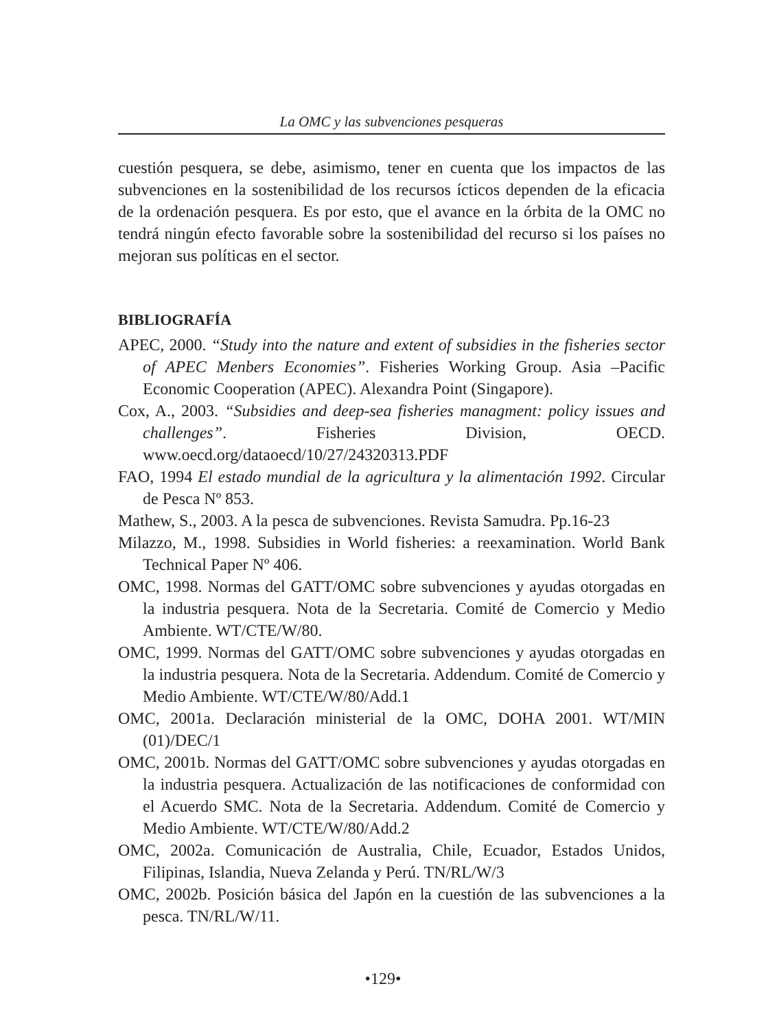La OMC y las subvenciones pesqueras
cuestión pesquera, se debe, asimismo, tener en cuenta que los impactos de las subvenciones en la sostenibilidad de los recursos ícticos dependen de la eficacia de la ordenación pesquera. Es por esto, que el avance en la órbita de la OMC no tendrá ningún efecto favorable sobre la sostenibilidad del recurso si los países no mejoran sus políticas en el sector.
BIBLIOGRAFÍA
APEC, 2000. “Study into the nature and extent of subsidies in the fisheries sector of APEC Menbers Economies”. Fisheries Working Group. Asia –Pacific Economic Cooperation (APEC). Alexandra Point (Singapore).
Cox, A., 2003. “Subsidies and deep-sea fisheries managment: policy issues and challenges”. Fisheries Division, OECD. www.oecd.org/dataoecd/10/27/24320313.PDF
FAO, 1994 El estado mundial de la agricultura y la alimentación 1992. Circular de Pesca Nº 853.
Mathew, S., 2003. A la pesca de subvenciones. Revista Samudra. Pp.16-23
Milazzo, M., 1998. Subsidies in World fisheries: a reexamination. World Bank Technical Paper Nº 406.
OMC, 1998. Normas del GATT/OMC sobre subvenciones y ayudas otorgadas en la industria pesquera. Nota de la Secretaria. Comité de Comercio y Medio Ambiente. WT/CTE/W/80.
OMC, 1999. Normas del GATT/OMC sobre subvenciones y ayudas otorgadas en la industria pesquera. Nota de la Secretaria. Addendum. Comité de Comercio y Medio Ambiente. WT/CTE/W/80/Add.1
OMC, 2001a. Declaración ministerial de la OMC, DOHA 2001. WT/MIN (01)/DEC/1
OMC, 2001b. Normas del GATT/OMC sobre subvenciones y ayudas otorgadas en la industria pesquera. Actualización de las notificaciones de conformidad con el Acuerdo SMC. Nota de la Secretaria. Addendum. Comité de Comercio y Medio Ambiente. WT/CTE/W/80/Add.2
OMC, 2002a. Comunicación de Australia, Chile, Ecuador, Estados Unidos, Filipinas, Islandia, Nueva Zelanda y Perú. TN/RL/W/3
OMC, 2002b. Posición básica del Japón en la cuestión de las subvenciones a la pesca. TN/RL/W/11.
•129•